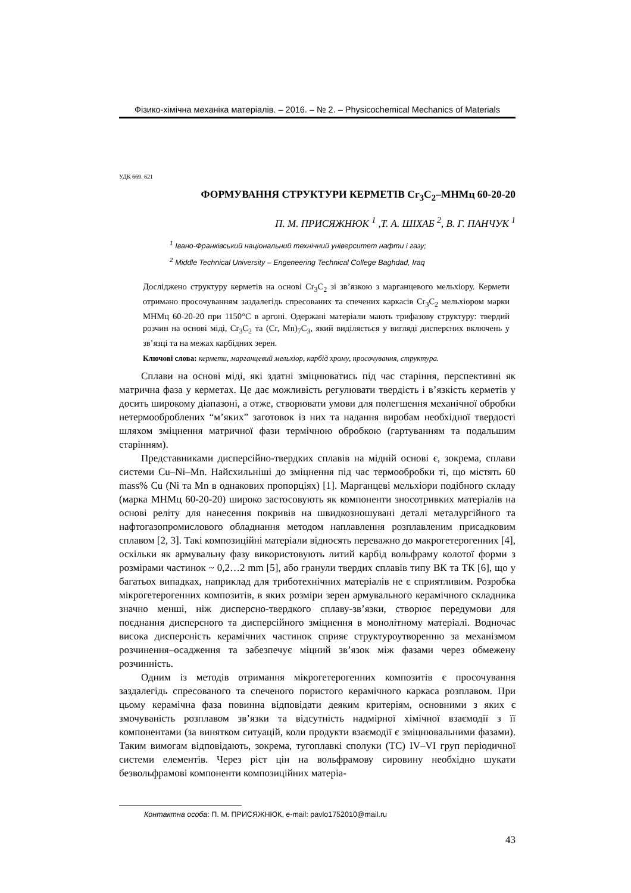Фізико-хімічна механіка матеріалів. – 2016. – № 2. – Physicochemical Mechanics of Materials
УДК 669. 621
ФОРМУВАННЯ СТРУКТУРИ КЕРМЕТІВ Cr<sub>3</sub>C<sub>2</sub>–МНМц 60-20-20
П. М. ПРИСЯЖНЮК <sup>1</sup> ,Т. А. ШІХАБ <sup>2</sup>, В. Г. ПАНЧУК <sup>1</sup>
<sup>1</sup> Івано-Франківський національний технічний університет нафти і газу;
<sup>2</sup> Middle Technical University – Engeneering Technical College Baghdad, Iraq
Досліджено структуру керметів на основі Cr<sub>3</sub>C<sub>2</sub> зі зв’язкою з марганцевого мельхіору. Кермети отримано просочуванням заздалегідь спресованих та спечених каркасів Cr<sub>3</sub>C<sub>2</sub> мельхіором марки МНМц 60-20-20 при 1150°C в аргоні. Одержані матеріали мають трифазову структуру: твердий розчин на основі міді, Cr<sub>3</sub>C<sub>2</sub> та (Cr, Mn)<sub>7</sub>C<sub>3</sub>, який виділяється у вигляді дисперсних включень у зв’язці та на межах карбідних зерен.
Ключові слова: кермети, марганцевий мельхіор, карбід хрому, просочування, структура.
Сплави на основі міді, які здатні зміцнюватись під час старіння, перспективні як матрична фаза у керметах. Це дає можливість регулювати твердість і в’язкість керметів у досить широкому діапазоні, а отже, створювати умови для полегшення механічної обробки нетермооброблених “м’яких” заготовок із них та надання виробам необхідної твердості шляхом зміцнення матричної фази термічною обробкою (гартуванням та подальшим старінням).
Представниками дисперсійно-твердких сплавів на мідній основі є, зокрема, сплави системи Cu–Ni–Mn. Найсхильніші до зміцнення під час термообробки ті, що містять 60 mass% Cu (Ni та Mn в однакових пропорціях) [1]. Марганцеві мельхіори подібного складу (марка МНМц 60-20-20) широко застосовують як компоненти зносотривких матеріалів на основі реліту для нанесення покривів на швидкозношувані деталі металургійного та нафтогазопромислового обладнання методом наплавлення розплавленим присадковим сплавом [2, 3]. Такі композиційні матеріали відносять переважно до макрогетерогенних [4], оскільки як армувальну фазу використовують литий карбід вольфраму колотої форми з розмірами частинок ~ 0,2…2 mm [5], або гранули твердих сплавів типу ВК та ТК [6], що у багатьох випадках, наприклад для триботехнічних матеріалів не є сприятливим. Розробка мікрогетерогенних композитів, в яких розміри зерен армувального керамічного складника значно менші, ніж дисперсно-твердкого сплаву-зв’язки, створює передумови для поєднання дисперсного та дисперсійного зміцнення в монолітному матеріалі. Водночас висока дисперсність керамічних частинок сприяє структуроутворенню за механізмом розчинення–осадження та забезпечує міцний зв’язок між фазами через обмежену розчинність.
Одним із методів отримання мікрогетерогенних композитів є просочування заздалегідь спресованого та спеченого пористого керамічного каркаса розплавом. При цьому керамічна фаза повинна відповідати деяким критеріям, основними з яких є змочуваність розплавом зв’язки та відсутність надмірної хімічної взаємодії з її компонентами (за винятком ситуацій, коли продукти взаємодії є зміцнювальними фазами). Таким вимогам відповідають, зокрема, тугоплавкі сполуки (ТС) IV–VI груп періодичної системи елементів. Через ріст цін на вольфрамову сировину необхідно шукати безвольфрамові компоненти композиційних матеріа-
Контактна особа: П. М. ПРИСЯЖНЮК, e-mail: pavlo1752010@mail.ru
43